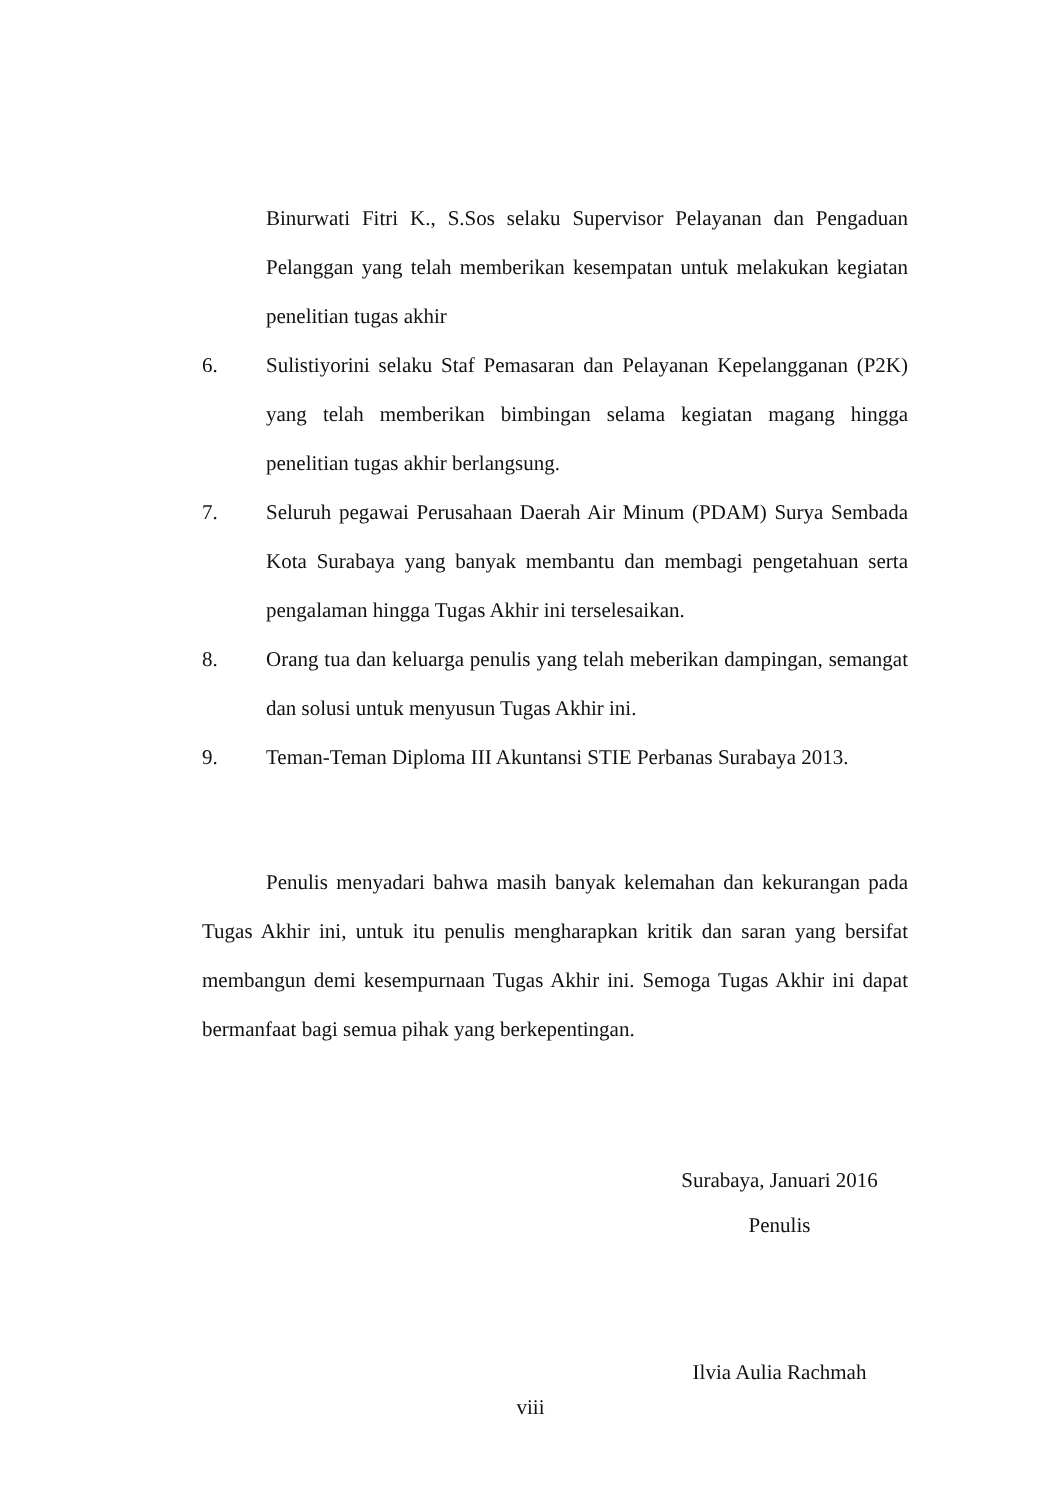Binurwati Fitri K., S.Sos selaku Supervisor Pelayanan dan Pengaduan Pelanggan yang telah memberikan kesempatan untuk melakukan kegiatan penelitian tugas akhir
6. Sulistiyorini selaku Staf Pemasaran dan Pelayanan Kepelangganan (P2K) yang telah memberikan bimbingan selama kegiatan magang hingga penelitian tugas akhir berlangsung.
7. Seluruh pegawai Perusahaan Daerah Air Minum (PDAM) Surya Sembada Kota Surabaya yang banyak membantu dan membagi pengetahuan serta pengalaman hingga Tugas Akhir ini terselesaikan.
8. Orang tua dan keluarga penulis yang telah meberikan dampingan, semangat dan solusi untuk menyusun Tugas Akhir ini.
9. Teman-Teman Diploma III Akuntansi STIE Perbanas Surabaya 2013.
Penulis menyadari bahwa masih banyak kelemahan dan kekurangan pada Tugas Akhir ini, untuk itu penulis mengharapkan kritik dan saran yang bersifat membangun demi kesempurnaan Tugas Akhir ini. Semoga Tugas Akhir ini dapat bermanfaat bagi semua pihak yang berkepentingan.
Surabaya, Januari 2016
Penulis
Ilvia Aulia Rachmah
viii